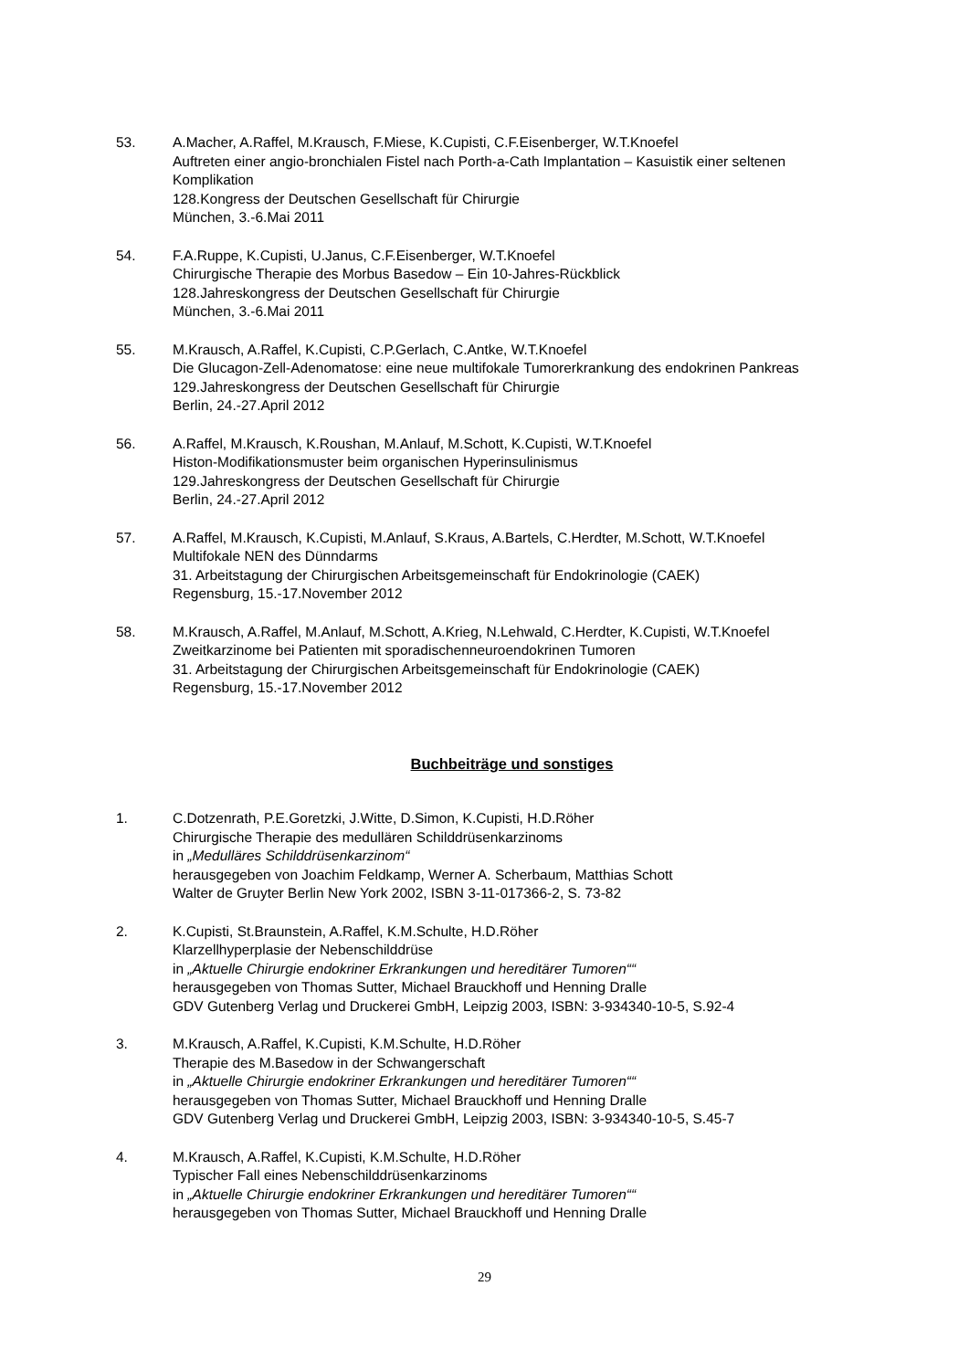53. A.Macher, A.Raffel, M.Krausch, F.Miese, K.Cupisti, C.F.Eisenberger, W.T.Knoefel
Auftreten einer angio-bronchialen Fistel nach Porth-a-Cath Implantation – Kasuistik einer seltenen Komplikation
128.Kongress der Deutschen Gesellschaft für Chirurgie
München, 3.-6.Mai 2011
54. F.A.Ruppe, K.Cupisti, U.Janus, C.F.Eisenberger, W.T.Knoefel
Chirurgische Therapie des Morbus Basedow – Ein 10-Jahres-Rückblick
128.Jahreskongress der Deutschen Gesellschaft für Chirurgie
München, 3.-6.Mai 2011
55. M.Krausch, A.Raffel, K.Cupisti, C.P.Gerlach, C.Antke, W.T.Knoefel
Die Glucagon-Zell-Adenomatose: eine neue multifokale Tumorerkrankung des endokrinen Pankreas
129.Jahreskongress der Deutschen Gesellschaft für Chirurgie
Berlin, 24.-27.April 2012
56. A.Raffel, M.Krausch, K.Roushan, M.Anlauf, M.Schott, K.Cupisti, W.T.Knoefel
Histon-Modifikationsmuster beim organischen Hyperinsulinismus
129.Jahreskongress der Deutschen Gesellschaft für Chirurgie
Berlin, 24.-27.April 2012
57. A.Raffel, M.Krausch, K.Cupisti, M.Anlauf, S.Kraus, A.Bartels, C.Herdter, M.Schott, W.T.Knoefel
Multifokale NEN des Dünndarms
31. Arbeitstagung der Chirurgischen Arbeitsgemeinschaft für Endokrinologie (CAEK)
Regensburg, 15.-17.November 2012
58. M.Krausch, A.Raffel, M.Anlauf, M.Schott, A.Krieg, N.Lehwald, C.Herdter, K.Cupisti, W.T.Knoefel
Zweitkarzinome bei Patienten mit sporadischenneuroendokrinen Tumoren
31. Arbeitstagung der Chirurgischen Arbeitsgemeinschaft für Endokrinologie (CAEK)
Regensburg, 15.-17.November 2012
Buchbeiträge und sonstiges
1. C.Dotzenrath, P.E.Goretzki, J.Witte, D.Simon, K.Cupisti, H.D.Röher
Chirurgische Therapie des medullären Schilddrüsenkarzinoms
in „Medulläres Schilddrüsenkarzinom“
herausgegeben von Joachim Feldkamp, Werner A. Scherbaum, Matthias Schott
Walter de Gruyter Berlin New York 2002, ISBN 3-11-017366-2, S. 73-82
2. K.Cupisti, St.Braunstein, A.Raffel, K.M.Schulte, H.D.Röher
Klarzellhyperplasie der Nebenschilddrüse
in „Aktuelle Chirurgie endokriner Erkrankungen und hereditärer Tumoren““
herausgegeben von Thomas Sutter, Michael Brauckhoff und Henning Dralle
GDV Gutenberg Verlag und Druckerei GmbH, Leipzig 2003, ISBN: 3-934340-10-5, S.92-4
3. M.Krausch, A.Raffel, K.Cupisti, K.M.Schulte, H.D.Röher
Therapie des M.Basedow in der Schwangerschaft
in „Aktuelle Chirurgie endokriner Erkrankungen und hereditärer Tumoren““
herausgegeben von Thomas Sutter, Michael Brauckhoff und Henning Dralle
GDV Gutenberg Verlag und Druckerei GmbH, Leipzig 2003, ISBN: 3-934340-10-5, S.45-7
4. M.Krausch, A.Raffel, K.Cupisti, K.M.Schulte, H.D.Röher
Typischer Fall eines Nebenschilddrüsenkarzinoms
in „Aktuelle Chirurgie endokriner Erkrankungen und hereditärer Tumoren““
herausgegeben von Thomas Sutter, Michael Brauckhoff und Henning Dralle
29